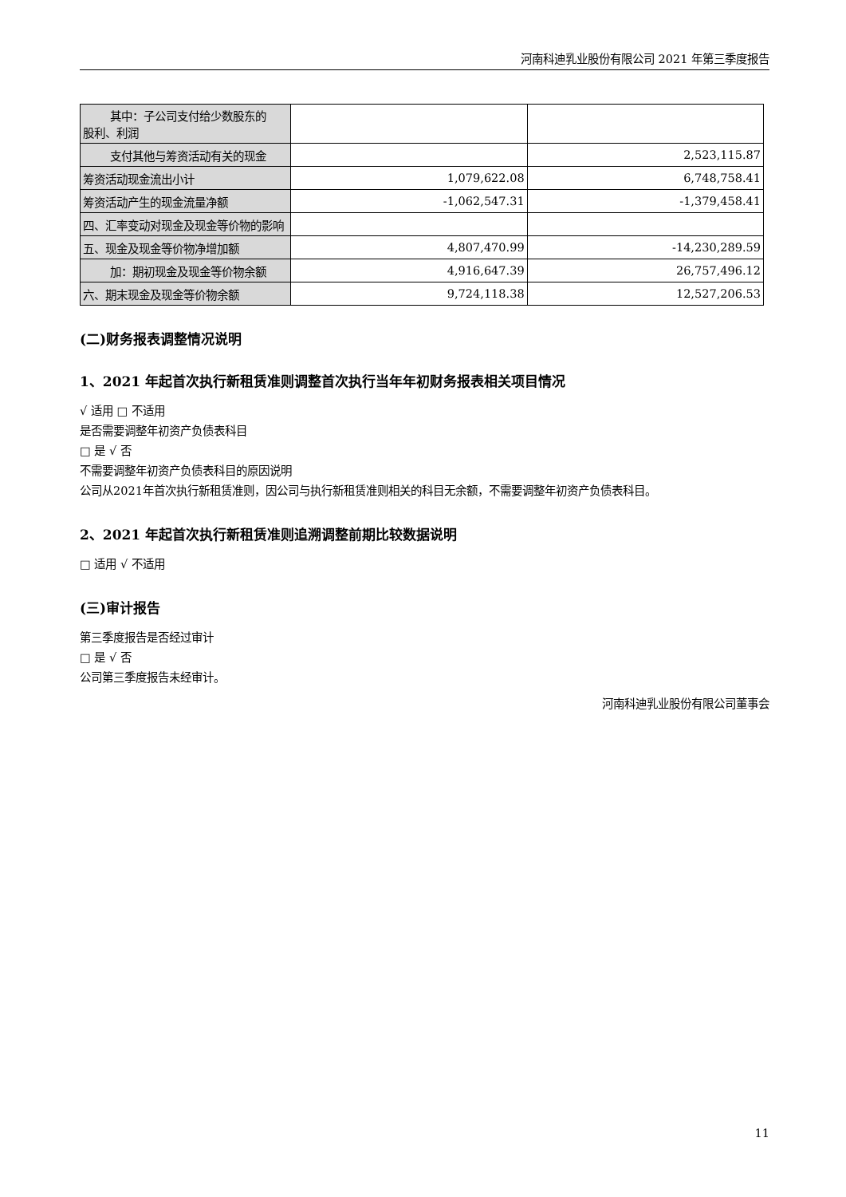河南科迪乳业股份有限公司 2021 年第三季度报告
| 其中：子公司支付给少数股东的 股利、利润 | | |
| 支付其他与筹资活动有关的现金 | | 2,523,115.87 |
| 筹资活动现金流出小计 | 1,079,622.08 | 6,748,758.41 |
| 筹资活动产生的现金流量净额 | -1,062,547.31 | -1,379,458.41 |
| 四、汇率变动对现金及现金等价物的影响 | | |
| 五、现金及现金等价物净增加额 | 4,807,470.99 | -14,230,289.59 |
| 加：期初现金及现金等价物余额 | 4,916,647.39 | 26,757,496.12 |
| 六、期末现金及现金等价物余额 | 9,724,118.38 | 12,527,206.53 |
(二)财务报表调整情况说明
1、2021 年起首次执行新租赁准则调整首次执行当年年初财务报表相关项目情况
√ 适用 □ 不适用
是否需要调整年初资产负债表科目
□ 是 √ 否
不需要调整年初资产负债表科目的原因说明
公司从2021年首次执行新租赁准则，因公司与执行新租赁准则相关的科目无余额，不需要调整年初资产负债表科目。
2、2021 年起首次执行新租赁准则追溯调整前期比较数据说明
□ 适用 √ 不适用
(三)审计报告
第三季度报告是否经过审计
□ 是 √ 否
公司第三季度报告未经审计。
河南科迪乳业股份有限公司董事会
11